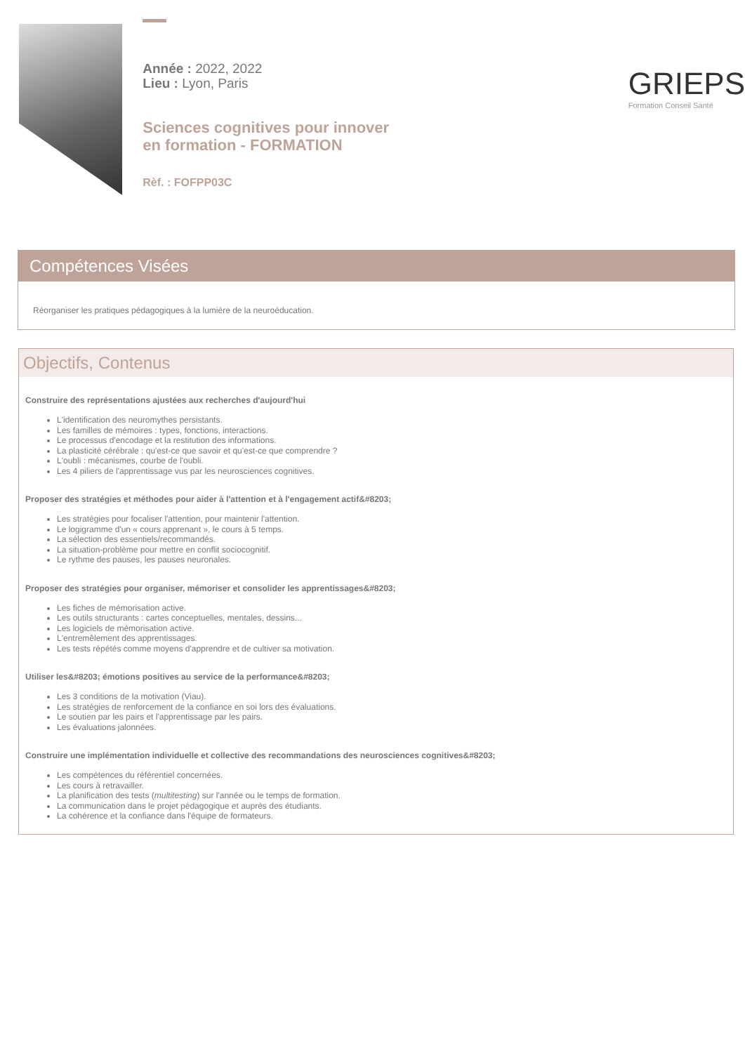Année : 2022, 2022
Lieu : Lyon, Paris
Sciences cognitives pour innover en formation - FORMATION
Rèf. : FOFPP03C
GRIEPS
Formation Conseil Santé
Compétences Visées
Réorganiser les pratiques pédagogiques à la lumière de la neuroéducation.
Objectifs, Contenus
Construire des représentations ajustées aux recherches d'aujourd'hui
L'identification des neuromythes persistants.
Les familles de mémoires : types, fonctions, interactions.
Le processus d'encodage et la restitution des informations.
La plasticité cérébrale : qu'est-ce que savoir et qu'est-ce que comprendre ?
L'oubli : mécanismes, courbe de l'oubli.
Les 4 piliers de l'apprentissage vus par les neurosciences cognitives.
Proposer des stratégies et méthodes pour aider à l'attention et à l'engagement actif&#8203;
Les stratégies pour focaliser l'attention, pour maintenir l'attention.
Le logigramme d'un « cours apprenant », le cours à 5 temps.
La sélection des essentiels/recommandés.
La situation-problème pour mettre en conflit sociocognitif.
Le rythme des pauses, les pauses neuronales.
Proposer des stratégies pour organiser, mémoriser et consolider les apprentissages&#8203;
Les fiches de mémorisation active.
Les outils structurants : cartes conceptuelles, mentales, dessins...
Les logiciels de mémorisation active.
L'entremêlement des apprentissages.
Les tests répétés comme moyens d'apprendre et de cultiver sa motivation.
Utiliser les&#8203; émotions positives au service de la performance&#8203;
Les 3 conditions de la motivation (Viau).
Les stratégies de renforcement de la confiance en soi lors des évaluations.
Le soutien par les pairs et l'apprentissage par les pairs.
Les évaluations jalonnées.
Construire une implémentation individuelle et collective des recommandations des neurosciences cognitives&#8203;
Les compétences du référentiel concernées.
Les cours à retravailler.
La planification des tests (multitesting) sur l'année ou le temps de formation.
La communication dans le projet pédagogique et auprès des étudiants.
La cohérence et la confiance dans l'équipe de formateurs.